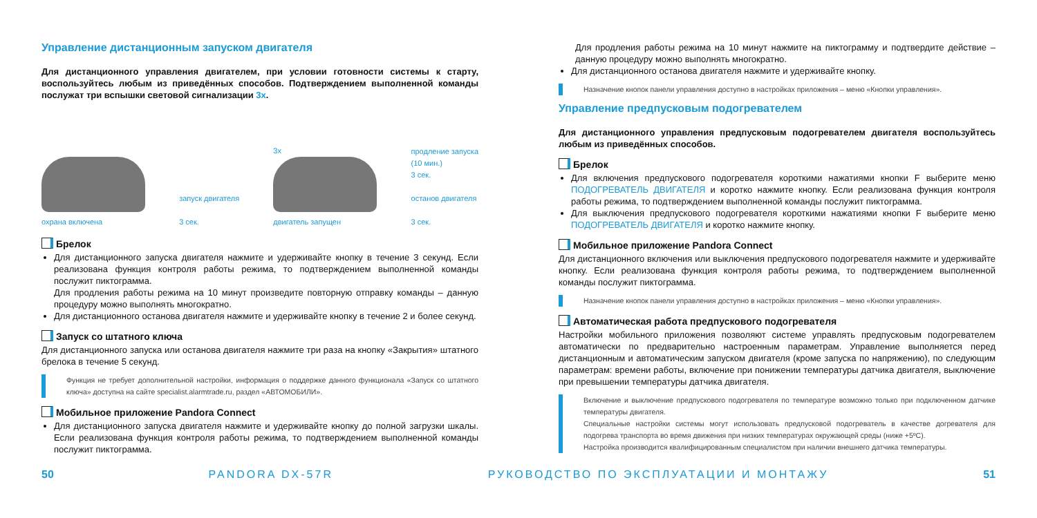Управление дистанционным запуском двигателя
Для дистанционного управления двигателем, при условии готовности системы к старту, воспользуйтесь любым из приведённых способов. Подтверждением выполненной команды послужат три вспышки световой сигнализации 3x.
охрана включена
запуск двигателя
3 сек.
3x
двигатель запущен
продление запуска
(10 мин.)
3 сек.
останов двигателя
3 сек.
Брелок
Для дистанционного запуска двигателя нажмите и удерживайте кнопку в течение 3 секунд. Если реализована функция контроля работы режима, то подтверждением выполненной команды послужит пиктограмма.
Для продления работы режима на 10 минут произведите повторную отправку команды – данную процедуру можно выполнять многократно.
Для дистанционного останова двигателя нажмите и удерживайте кнопку в течение 2 и более секунд.
Запуск со штатного ключа
Для дистанционного запуска или останова двигателя нажмите три раза на кнопку «Закрытия» штатного брелока в течение 5 секунд.
Функция не требует дополнительной настройки, информация о поддержке данного функционала «Запуск со штатного ключа» доступна на сайте specialist.alarmtrade.ru, раздел «АВТОМОБИЛИ».
Мобильное приложение Pandora Connect
Для дистанционного запуска двигателя нажмите и удерживайте кнопку до полной загрузки шкалы. Если реализована функция контроля работы режима, то подтверждением выполненной команды послужит пиктограмма.
Для продления работы режима на 10 минут нажмите на пиктограмму и подтвердите действие – данную процедуру можно выполнять многократно.
Для дистанционного останова двигателя нажмите и удерживайте кнопку.
Назначение кнопок панели управления доступно в настройках приложения – меню «Кнопки управления».
Управление предпусковым подогревателем
Для дистанционного управления предпусковым подогревателем двигателя воспользуйтесь любым из приведённых способов.
Брелок
Для включения предпускового подогревателя короткими нажатиями кнопки F выберите меню ПОДОГРЕВАТЕЛЬ ДВИГАТЕЛЯ и коротко нажмите кнопку. Если реализована функция контроля работы режима, то подтверждением выполненной команды послужит пиктограмма.
Для выключения предпускового подогревателя короткими нажатиями кнопки F выберите меню ПОДОГРЕВАТЕЛЬ ДВИГАТЕЛЯ и коротко нажмите кнопку.
Мобильное приложение Pandora Connect
Для дистанционного включения или выключения предпускового подогревателя нажмите и удерживайте кнопку. Если реализована функция контроля работы режима, то подтверждением выполненной команды послужит пиктограмма.
Назначение кнопок панели управления доступно в настройках приложения – меню «Кнопки управления».
Автоматическая работа предпускового подогревателя
Настройки мобильного приложения позволяют системе управлять предпусковым подогревателем автоматически по предварительно настроенным параметрам. Управление выполняется перед дистанционным и автоматическим запуском двигателя (кроме запуска по напряжению), по следующим параметрам: времени работы, включение при понижении температуры датчика двигателя, выключение при превышении температуры датчика двигателя.
Включение и выключение предпускового подогревателя по температуре возможно только при подключенном датчике температуры двигателя.
Специальные настройки системы могут использовать предпусковой подогреватель в качестве догревателя для подогрева транспорта во время движения при низких температурах окружающей среды (ниже +5ºC).
Настройка производится квалифицированным специалистом при наличии внешнего датчика температуры.
50 PANDORA DX-57R РУКОВОДСТВО ПО ЭКСПЛУАТАЦИИ И МОНТАЖУ 51